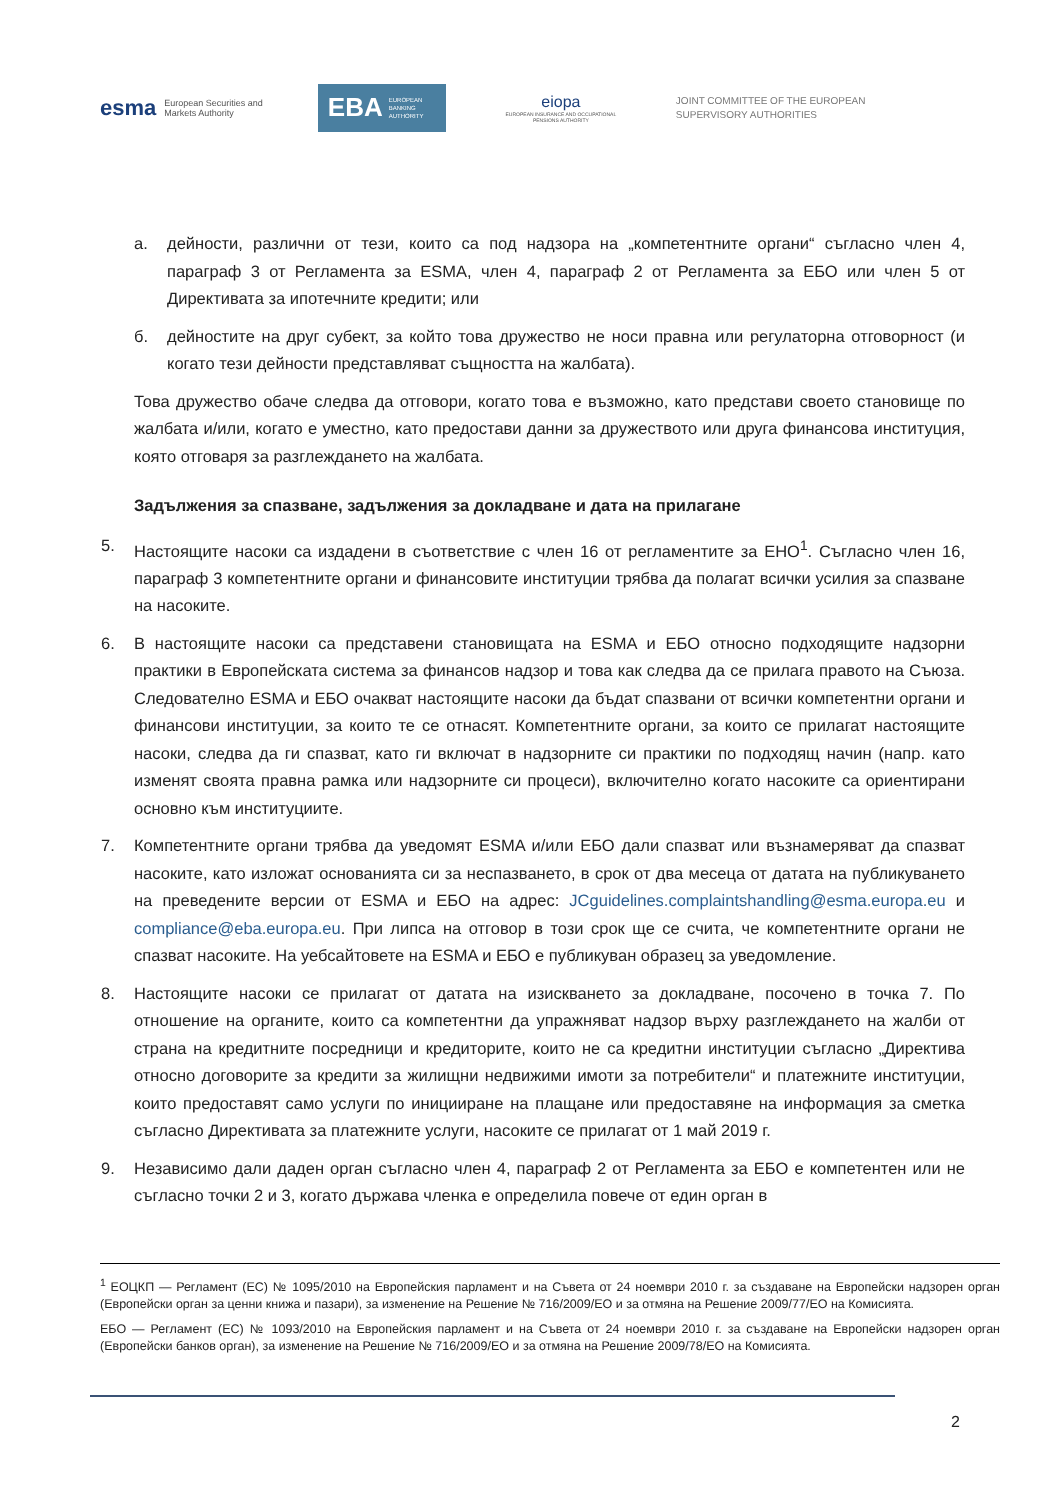esma
European Securities and
Markets Authority
EBA EUROPEAN
BANKING
AUTHORITY
eiopa
EUROPEAN INSURANCE AND OCCUPATIONAL PENSIONS AUTHORITY
JOINT COMMITTEE OF THE EUROPEAN
SUPERVISORY AUTHORITIES
а. дейности, различни от тези, които са под надзора на „компетентните органи“ съгласно член 4, параграф 3 от Регламента за ESMA, член 4, параграф 2 от Регламента за ЕБО или член 5 от Директивата за ипотечните кредити; или
б. дейностите на друг субект, за който това дружество не носи правна или регулаторна отговорност (и когато тези дейности представляват същността на жалбата).
Това дружество обаче следва да отговори, когато това е възможно, като представи своето становище по жалбата и/или, когато е уместно, като предостави данни за дружеството или друга финансова институция, която отговаря за разглеждането на жалбата.
Задължения за спазване, задължения за докладване и дата на прилагане
5. Настоящите насоки са издадени в съответствие с член 16 от регламентите за ЕНО<sup>1</sup>. Съгласно член 16, параграф 3 компетентните органи и финансовите институции трябва да полагат всички усилия за спазване на насоките.
6. В настоящите насоки са представени становищата на ESMA и ЕБО относно подходящите надзорни практики в Европейската система за финансов надзор и това как следва да се прилага правото на Съюза. Следователно ESMA и ЕБО очакват настоящите насоки да бъдат спазвани от всички компетентни органи и финансови институции, за които те се отнасят. Компетентните органи, за които се прилагат настоящите насоки, следва да ги спазват, като ги включат в надзорните си практики по подходящ начин (напр. като изменят своята правна рамка или надзорните си процеси), включително когато насоките са ориентирани основно към институциите.
7. Компетентните органи трябва да уведомят ESMA и/или ЕБО дали спазват или възнамеряват да спазват насоките, като изложат основанията си за неспазването, в срок от два месеца от датата на публикуването на преведените версии от ESMA и ЕБО на адрес: JCguidelines.complaintshandling@esma.europa.eu и compliance@eba.europa.eu. При липса на отговор в този срок ще се счита, че компетентните органи не спазват насоките. На уебсайтовете на ESMA и ЕБО е публикуван образец за уведомление.
8. Настоящите насоки се прилагат от датата на изискването за докладване, посочено в точка 7. По отношение на органите, които са компетентни да упражняват надзор върху разглеждането на жалби от страна на кредитните посредници и кредиторите, които не са кредитни институции съгласно „Директива относно договорите за кредити за жилищни недвижими имоти за потребители“ и платежните институции, които предоставят само услуги по иницииране на плащане или предоставяне на информация за сметка съгласно Директивата за платежните услуги, насоките се прилагат от 1 май 2019 г.
9. Независимо дали даден орган съгласно член 4, параграф 2 от Регламента за ЕБО е компетентен или не съгласно точки 2 и 3, когато държава членка е определила повече от един орган в
<sup>1</sup> ЕОЦКП — Регламент (ЕС) № 1095/2010 на Европейския парламент и на Съвета от 24 ноември 2010 г. за създаване на Европейски надзорен орган (Европейски орган за ценни книжа и пазари), за изменение на Решение № 716/2009/ЕО и за отмяна на Решение 2009/77/ЕО на Комисията.
ЕБО — Регламент (ЕС) № 1093/2010 на Европейския парламент и на Съвета от 24 ноември 2010 г. за създаване на Европейски надзорен орган (Европейски банков орган), за изменение на Решение № 716/2009/ЕО и за отмяна на Решение 2009/78/ЕО на Комисията.
2